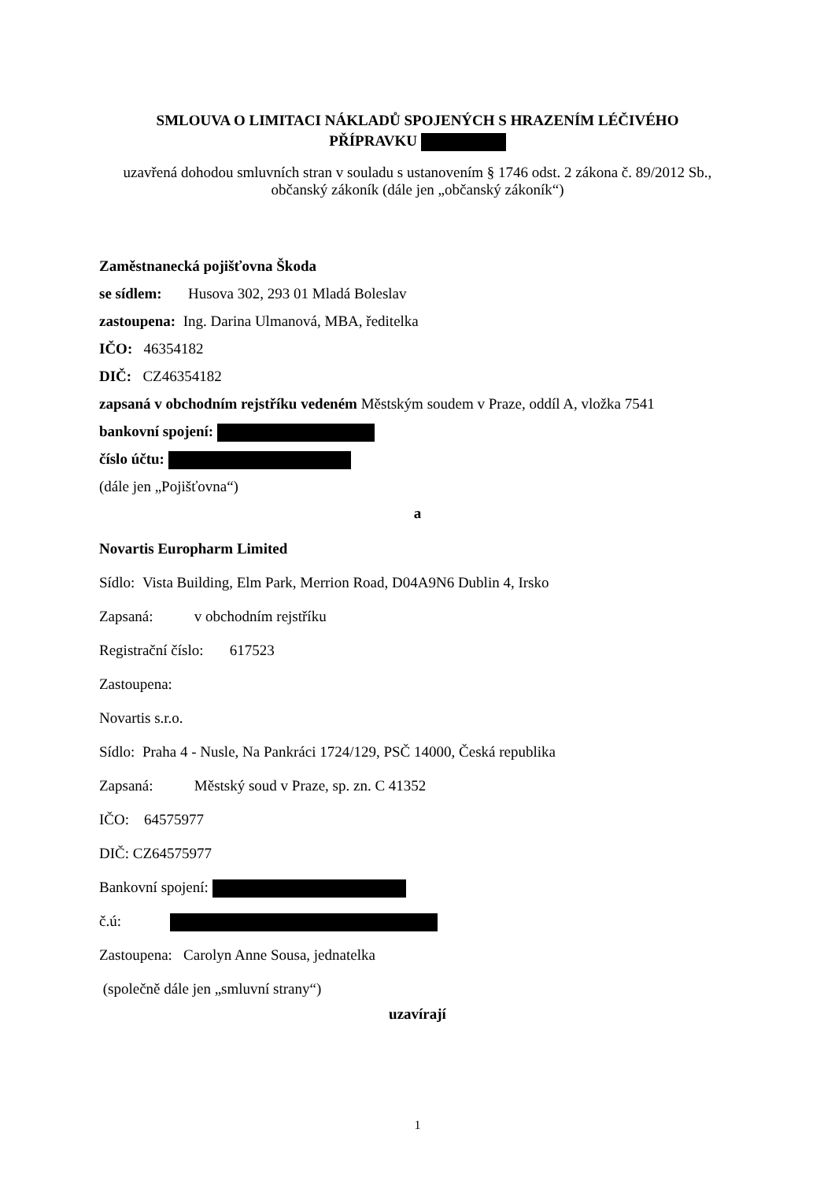SMLOUVA O LIMITACI NÁKLADŮ SPOJENÝCH S HRAZENÍM LÉČIVÉHO
PŘÍPRAVKU
uzavřená dohodou smluvních stran v souladu s ustanovením § 1746 odst. 2 zákona č. 89/2012 Sb., občanský zákoník (dále jen „občanský zákoník“)
Zaměstnanecká pojišťovna Škoda
se sídlem: Husova 302, 293 01 Mladá Boleslav
zastoupena: Ing. Darina Ulmanová, MBA, ředitelka
IČO: 46354182
DIČ: CZ46354182
zapsaná v obchodním rejstříku vedeném Městským soudem v Praze, oddíl A, vložka 7541
bankovní spojení:
číslo účtu:
(dále jen „Pojišťovna“)
a
Novartis Europharm Limited
Sídlo: Vista Building, Elm Park, Merrion Road, D04A9N6 Dublin 4, Irsko
Zapsaná: v obchodním rejstříku
Registrační číslo: 617523
Zastoupena:
Novartis s.r.o.
Sídlo: Praha 4 - Nusle, Na Pankráci 1724/129, PSČ 14000, Česká republika
Zapsaná: Městský soud v Praze, sp. zn. C 41352
IČO: 64575977
DIČ: CZ64575977
Bankovní spojení:
č.ú:
Zastoupena: Carolyn Anne Sousa, jednatelka
(společně dále jen „smluvní strany“)
uzavírají
1